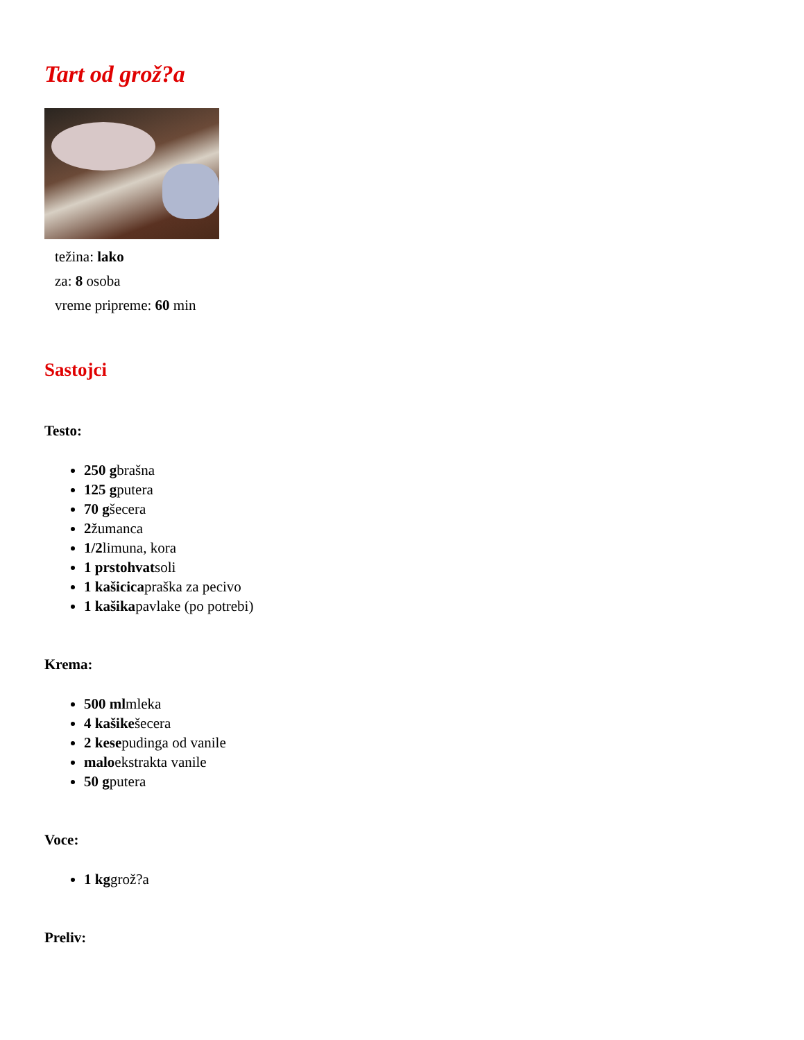Tart od grož?a
težina: lako
za: 8 osoba
vreme pripreme: 60 min
Sastojci
Testo:
250 gbrašna
125 gputera
70 gšecera
2žumanca
1/2limuna, kora
1 prstohvatsoli
1 kašicicapraška za pecivo
1 kašikapavlake (po potrebi)
Krema:
500 mlmleka
4 kašikešecera
2 kesepudinga od vanile
maloekstrakta vanile
50 gputera
Voce:
1 kggrož?a
Preliv: